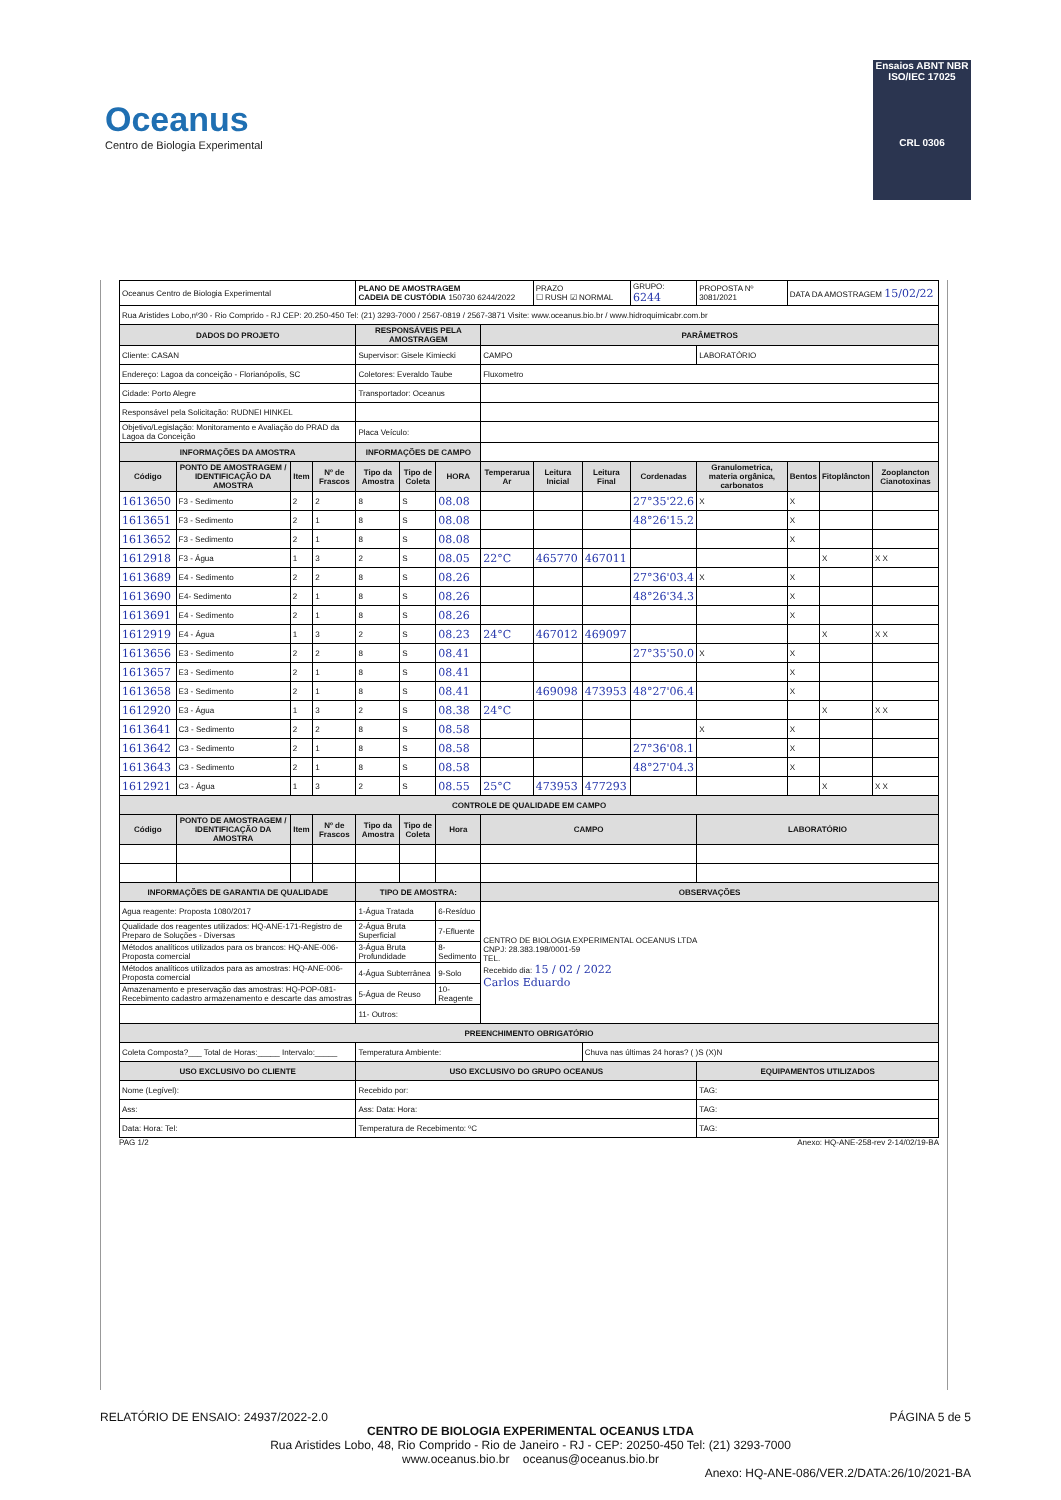Oceanus
Centro de Biologia Experimental
Ensaios ABNT NBR ISO/IEC 17025
CRL 0306
| Oceanus Centro de Biologia Experimental | | | | PLANO DE AMOSTRAGEM CADEIA DE CUSTÓDIA 150730 6244/2022 | | | | PRAZO ☐ RUSH ☑ NORMAL | | GRUPO: 6244 | PROPOSTA Nº 3081/2021 | DATA DA AMOSTRAGEM 15/02/22 | | |
| Rua Aristides Lobo,nº30 - Rio Comprido - RJ CEP: 20.250-450 Tel: (21) 3293-7000 / 2567-0819 / 2567-3871 Visite: www.oceanus.bio.br / www.hidroquimicabr.com.br | | | | | | | | | | | | | | |
| DADOS DO PROJETO | | | | RESPONSÁVEIS PELA AMOSTRAGEM | | | PARÂMETROS | | | | | | | |
| Cliente: CASAN | | | | Supervisor: Gisele Kimiecki | | | CAMPO | | | | LABORATÓRIO | | | |
| Endereço: Lagoa da conceição - Florianópolis, SC | | | | Coletores: Everaldo Taube | | | Fluxometro | | | | | | | |
| Cidade: Porto Alegre | | | | Transportador: Oceanus | | | | | | | | | | |
| Responsável pela Solicitação: RUDNEI HINKEL | | | | | | | | | | | | | | |
| Objetivo/Legislação: Monitoramento e Avaliação do PRAD da Lagoa da Conceição | | | | Placa Veículo: | | | | | | | | | | |
| INFORMAÇÕES DA AMOSTRA | | | | INFORMAÇÕES DE CAMPO | | | | | | | | | | |
| Código | PONTO DE AMOSTRAGEM / IDENTIFICAÇÃO DA AMOSTRA | Item | Nº de Frascos | Tipo da Amostra | Tipo de Coleta | HORA | Temperarua Ar | Leitura Inicial | Leitura Final | Cordenadas | Granulometrica, materia orgânica, carbonatos | Bentos | Fitoplâncton | Zooplancton Cianotoxinas |
| 1613650 | F3 - Sedimento | 2 | 2 | 8 | S | 08.08 | | | | 27°35'22.6 | X | X | | |
| 1613651 | F3 - Sedimento | 2 | 1 | 8 | S | 08.08 | | | | 48°26'15.2 | | X | | |
| 1613652 | F3 - Sedimento | 2 | 1 | 8 | S | 08.08 | | | | | | X | | |
| 1612918 | F3 - Água | 1 | 3 | 2 | S | 08.05 | 22°C | 465770 | 467011 | | | | X | X X |
| 1613689 | E4 - Sedimento | 2 | 2 | 8 | S | 08.26 | | | | 27°36'03.4 | X | X | | |
| 1613690 | E4- Sedimento | 2 | 1 | 8 | S | 08.26 | | | | 48°26'34.3 | | X | | |
| 1613691 | E4 - Sedimento | 2 | 1 | 8 | S | 08.26 | | | | | | X | | |
| 1612919 | E4 - Água | 1 | 3 | 2 | S | 08.23 | 24°C | 467012 | 469097 | | | | X | X X |
| 1613656 | E3 - Sedimento | 2 | 2 | 8 | S | 08.41 | | | | 27°35'50.0 | X | X | | |
| 1613657 | E3 - Sedimento | 2 | 1 | 8 | S | 08.41 | | | | | | X | | |
| 1613658 | E3 - Sedimento | 2 | 1 | 8 | S | 08.41 | | 469098 | 473953 | 48°27'06.4 | | X | | |
| 1612920 | E3 - Água | 1 | 3 | 2 | S | 08.38 | 24°C | | | | | | X | X X |
| 1613641 | C3 - Sedimento | 2 | 2 | 8 | S | 08.58 | | | | | X | X | | |
| 1613642 | C3 - Sedimento | 2 | 1 | 8 | S | 08.58 | | | | 27°36'08.1 | | X | | |
| 1613643 | C3 - Sedimento | 2 | 1 | 8 | S | 08.58 | | | | 48°27'04.3 | | X | | |
| 1612921 | C3 - Água | 1 | 3 | 2 | S | 08.55 | 25°C | 473953 | 477293 | | | | X | X X |
| CONTROLE DE QUALIDADE EM CAMPO | | | | | | | | | | | | | | |
| Código | PONTO DE AMOSTRAGEM / IDENTIFICAÇÃO DA AMOSTRA | Item | Nº de Frascos | Tipo da Amostra | Tipo de Coleta | Hora | CAMPO | | | | LABORATÓRIO | | | |
| INFORMAÇÕES DE GARANTIA DE QUALIDADE | | | | TIPO DE AMOSTRA: | | | OBSERVAÇÕES | | | | | | | |
| Agua reagente: Proposta 1080/2017 | | | | 1-Água Tratada | | 6-Resíduo | CENTRO DE BIOLOGIA EXPERIMENTAL OCEANUS LTDA CNPJ: 28.383.198/0001-59 TEL. Recebido dia: 15 / 02 / 2022 Carlos Eduardo | | | | | | | |
| Qualidade dos reagentes utilizados: HQ-ANE-171-Registro de Preparo de Soluções - Diversas | | | | 2-Água Bruta Superficial | | 7-Efluente | | | | | | | | |
| Métodos analíticos utilizados para os brancos: HQ-ANE-006-Proposta comercial | | | | 3-Água Bruta Profundidade | | 8-Sedimento | | | | | | | | |
| Métodos analíticos utilizados para as amostras: HQ-ANE-006-Proposta comercial | | | | 4-Água Subterrânea | | 9-Solo | | | | | | | | |
| Amazenamento e preservação das amostras: HQ-POP-081-Recebimento cadastro armazenamento e descarte das amostras | | | | 5-Água de Reuso | | 10-Reagente | | | | | | | | |
| | | | | 11- Outros: | | | | | | | | | | |
| PREENCHIMENTO OBRIGATÓRIO | | | | | | | | | | | | | | |
| Coleta Composta?___ Total de Horas:_____ Intervalo:_____ | | | | Temperatura Ambiente: | | | | | Chuva nas últimas 24 horas? ( )S (X)N | | | | | |
| USO EXCLUSIVO DO CLIENTE | | | | USO EXCLUSIVO DO GRUPO OCEANUS | | | | | | | EQUIPAMENTOS UTILIZADOS | | | |
| Nome (Legível): | | | | Recebido por: | | | | | | | TAG: | | | |
| Ass: | | | | Ass: Data: Hora: | | | | | | | TAG: | | | |
| Data: Hora: Tel: | | | | Temperatura de Recebimento: ºC | | | | | | | TAG: | | | |
PAG 1/2 Anexo: HQ-ANE-258-rev 2-14/02/19-BA
RELATÓRIO DE ENSAIO: 24937/2022-2.0 PÁGINA 5 de 5
CENTRO DE BIOLOGIA EXPERIMENTAL OCEANUS LTDA
Rua Aristides Lobo, 48, Rio Comprido - Rio de Janeiro - RJ - CEP: 20250-450 Tel: (21) 3293-7000
www.oceanus.bio.br oceanus@oceanus.bio.br
Anexo: HQ-ANE-086/VER.2/DATA:26/10/2021-BA